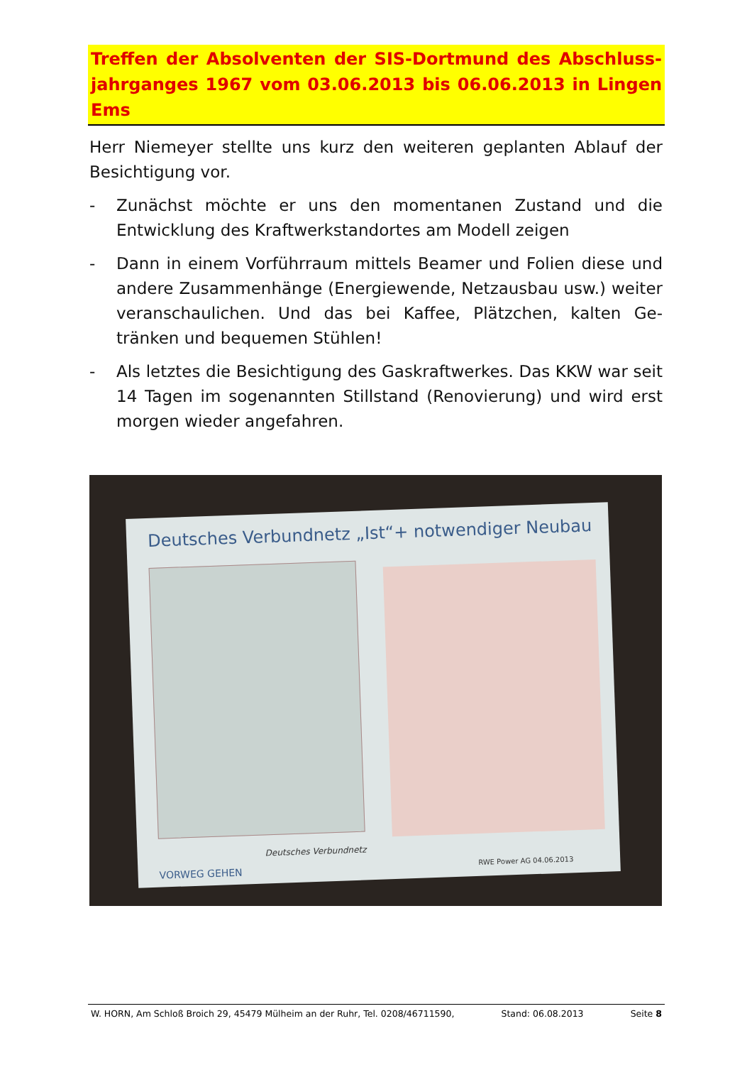Treffen der Absolventen der SIS-Dortmund des Abschluss-jahrganges 1967 vom 03.06.2013 bis 06.06.2013 in Lingen Ems
Herr Niemeyer stellte uns kurz den weiteren geplanten Ablauf der Besichtigung vor.
- Zunächst möchte er uns den momentanen Zustand und die Entwicklung des Kraftwerkstandortes am Modell zeigen
- Dann in einem Vorführraum mittels Beamer und Folien diese und andere Zusammenhänge (Energiewende, Netzausbau usw.) weiter veranschaulichen. Und das bei Kaffee, Plätzchen, kalten Ge-tränken und bequemen Stühlen!
- Als letztes die Besichtigung des Gaskraftwerkes. Das KKW war seit 14 Tagen im sogenannten Stillstand (Renovierung) und wird erst morgen wieder angefahren.
Deutsches Verbundnetz „Ist“+ notwendiger Neubau
Deutsches Verbundnetz
VORWEG GEHEN RWE Power AG 04.06.2013
W. HORN, Am Schloß Broich 29, 45479 Mülheim an der Ruhr, Tel. 0208/46711590, Stand: 06.08.2013 Seite 8